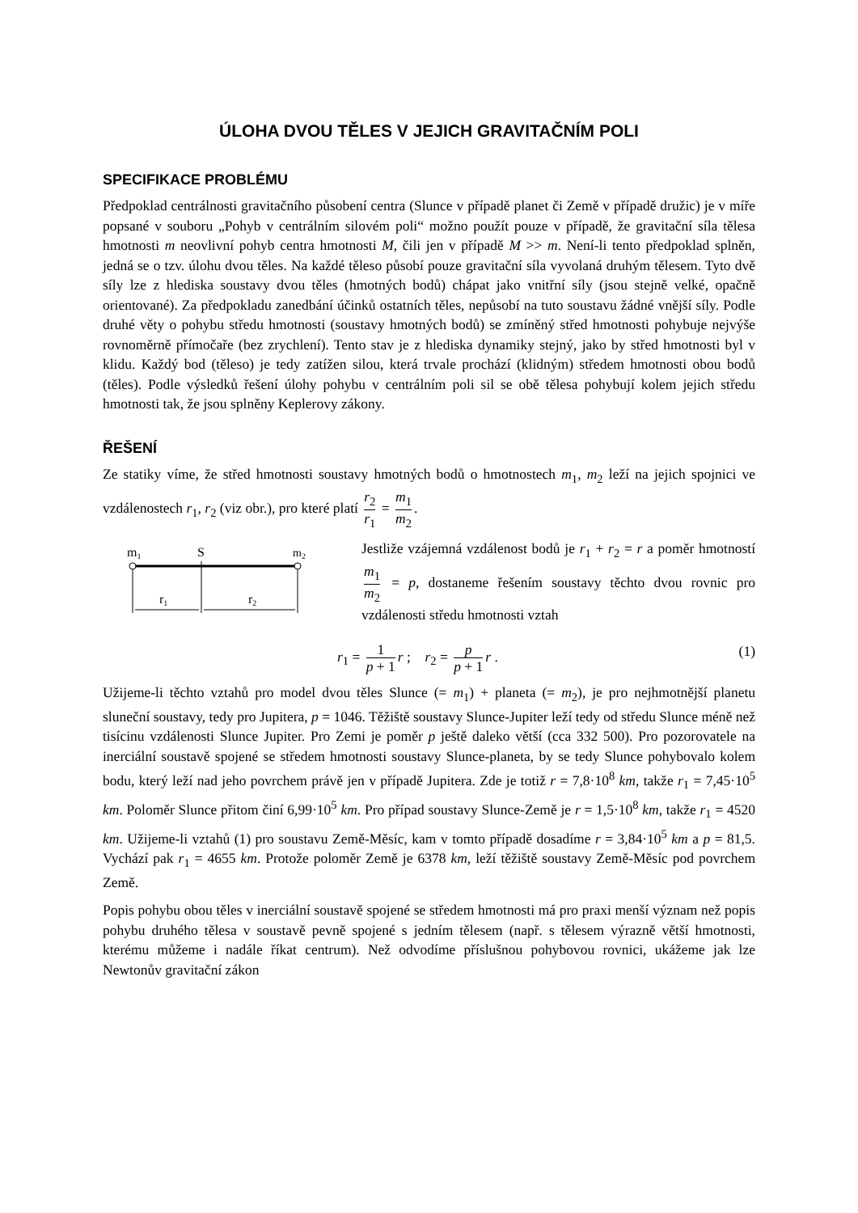ÚLOHA DVOU TĚLES V JEJICH GRAVITAČNÍM POLI
SPECIFIKACE PROBLÉMU
Předpoklad centrálnosti gravitačního působení centra (Slunce v případě planet či Země v případě družic) je v míře popsané v souboru „Pohyb v centrálním silovém poli“ možno použít pouze v případě, že gravitační síla tělesa hmotnosti m neovlivní pohyb centra hmotnosti M, čili jen v případě M >> m. Není-li tento předpoklad splněn, jedná se o tzv. úlohu dvou těles. Na každé těleso působí pouze gravitační síla vyvolaná druhým tělesem. Tyto dvě síly lze z hlediska soustavy dvou těles (hmotných bodů) chápat jako vnitřní síly (jsou stejně velké, opačně orientované). Za předpokladu zanedbání účinků ostatních těles, nepůsobí na tuto soustavu žádné vnější síly. Podle druhé věty o pohybu středu hmotnosti (soustavy hmotných bodů) se zmíněný střed hmotnosti pohybuje nejvýše rovnoměrně přímočaře (bez zrychlení). Tento stav je z hlediska dynamiky stejný, jako by střed hmotnosti byl v klidu. Každý bod (těleso) je tedy zatížen silou, která trvale prochází (klidným) středem hmotnosti obou bodů (těles). Podle výsledků řešení úlohy pohybu v centrálním poli sil se obě tělesa pohybují kolem jejich středu hmotnosti tak, že jsou splněny Keplerovy zákony.
ŘEŠENÍ
Ze statiky víme, že střed hmotnosti soustavy hmotných bodů o hmotnostech m<sub>1</sub>, m<sub>2</sub> leží na jejich spojnici ve vzdálenostech r<sub>1</sub>, r<sub>2</sub> (viz obr.), pro které platí r<sub>2</sub> r<sub>1</sub> = m<sub>1</sub> m<sub>2</sub>.
m1
S
m2
r1
r2
Jestliže vzájemná vzdálenost bodů je r<sub>1</sub> + r<sub>2</sub> = r a poměr hmotností m<sub>1</sub> m<sub>2</sub> = p, dostaneme řešením soustavy těchto dvou rovnic pro vzdálenosti středu hmotnosti vztah
r<sub>1</sub> = 1 p + 1 r ; r<sub>2</sub> = p p + 1 r . (1)
Užijeme-li těchto vztahů pro model dvou těles Slunce (= m<sub>1</sub>) + planeta (= m<sub>2</sub>), je pro nejhmotnější planetu sluneční soustavy, tedy pro Jupitera, p = 1046. Těžiště soustavy Slunce-Jupiter leží tedy od středu Slunce méně než tisícinu vzdálenosti Slunce Jupiter. Pro Zemi je poměr p ještě daleko větší (cca 332 500). Pro pozorovatele na inerciální soustavě spojené se středem hmotnosti soustavy Slunce-planeta, by se tedy Slunce pohybovalo kolem bodu, který leží nad jeho povrchem právě jen v případě Jupitera. Zde je totiž r = 7,8·10<sup>8</sup> km, takže r<sub>1</sub> = 7,45·10<sup>5</sup> km. Poloměr Slunce přitom činí 6,99·10<sup>5</sup> km. Pro případ soustavy Slunce-Země je r = 1,5·10<sup>8</sup> km, takže r<sub>1</sub> = 4520 km. Užijeme-li vztahů (1) pro soustavu Země-Měsíc, kam v tomto případě dosadíme r = 3,84·10<sup>5</sup> km a p = 81,5. Vychází pak r<sub>1</sub> = 4655 km. Protože poloměr Země je 6378 km, leží těžiště soustavy Země-Měsíc pod povrchem Země.
Popis pohybu obou těles v inerciální soustavě spojené se středem hmotnosti má pro praxi menší význam než popis pohybu druhého tělesa v soustavě pevně spojené s jedním tělesem (např. s tělesem výrazně větší hmotnosti, kterému můžeme i nadále říkat centrum). Než odvodíme příslušnou pohybovou rovnici, ukážeme jak lze Newtonův gravitační zákon